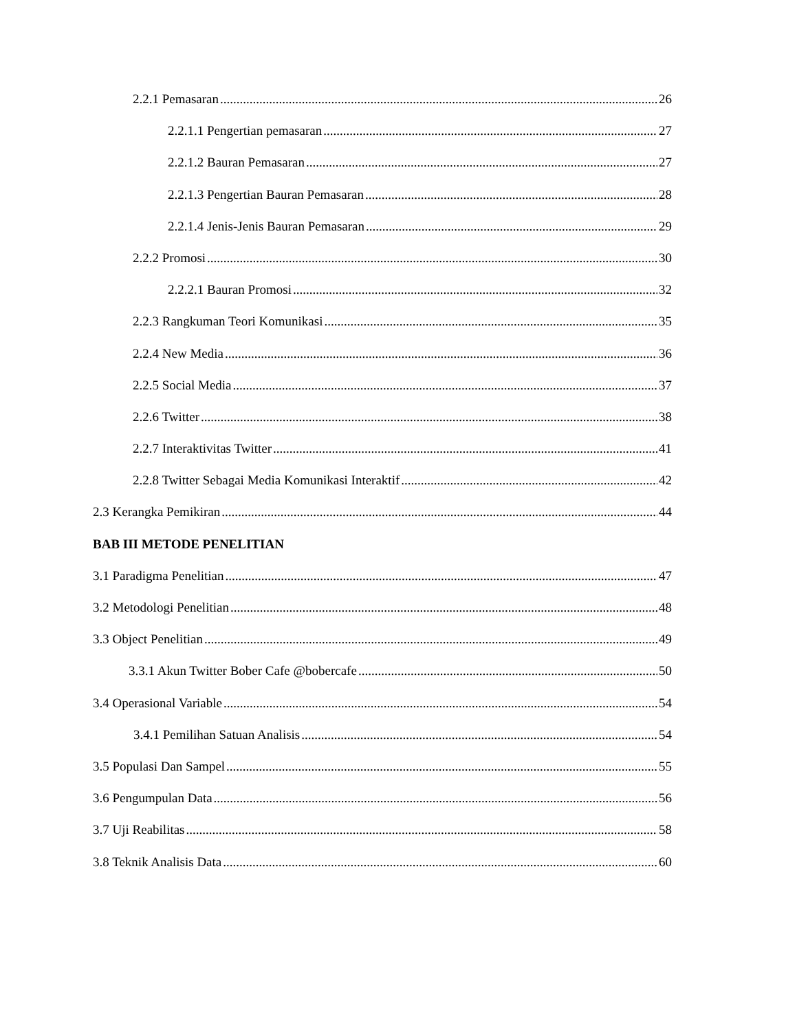2.2.1 Pemasaran 26
2.2.1.1 Pengertian pemasaran 27
2.2.1.2 Bauran Pemasaran 27
2.2.1.3 Pengertian Bauran Pemasaran 28
2.2.1.4 Jenis-Jenis Bauran Pemasaran 29
2.2.2 Promosi 30
2.2.2.1 Bauran Promosi 32
2.2.3 Rangkuman Teori Komunikasi 35
2.2.4 New Media 36
2.2.5 Social Media 37
2.2.6 Twitter 38
2.2.7 Interaktivitas Twitter 41
2.2.8 Twitter Sebagai Media Komunikasi Interaktif 42
2.3 Kerangka Pemikiran 44
BAB III METODE PENELITIAN
3.1 Paradigma Penelitian 47
3.2 Metodologi Penelitian 48
3.3 Object Penelitian 49
3.3.1 Akun Twitter Bober Cafe @bobercafe 50
3.4 Operasional Variable 54
3.4.1 Pemilihan Satuan Analisis 54
3.5 Populasi Dan Sampel 55
3.6 Pengumpulan Data 56
3.7 Uji Reabilitas 58
3.8 Teknik Analisis Data 60